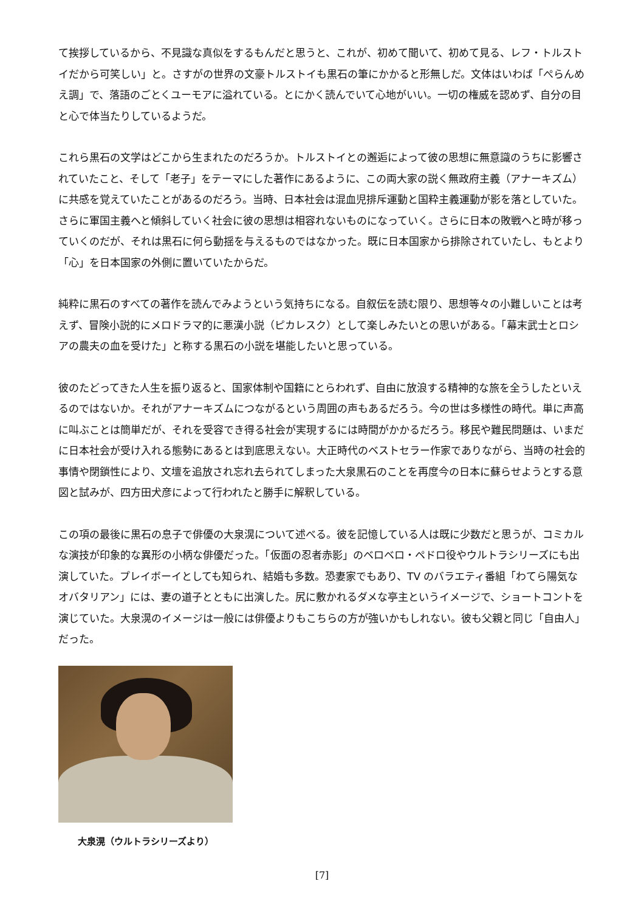て挨拶しているから、不見識な真似をするもんだと思うと、これが、初めて聞いて、初めて見る、レフ・トルストイだから可笑しい」と。さすがの世界の文豪トルストイも黒石の筆にかかると形無しだ。文体はいわば「ぺらんめえ調」で、落語のごとくユーモアに溢れている。とにかく読んでいて心地がいい。一切の権威を認めず、自分の目と心で体当たりしているようだ。
これら黒石の文学はどこから生まれたのだろうか。トルストイとの邂逅によって彼の思想に無意識のうちに影響されていたこと、そして「老子」をテーマにした著作にあるように、この両大家の説く無政府主義（アナーキズム）に共感を覚えていたことがあるのだろう。当時、日本社会は混血児排斥運動と国粋主義運動が影を落としていた。さらに軍国主義へと傾斜していく社会に彼の思想は相容れないものになっていく。さらに日本の敗戦へと時が移っていくのだが、それは黒石に何ら動揺を与えるものではなかった。既に日本国家から排除されていたし、もとより「心」を日本国家の外側に置いていたからだ。
純粋に黒石のすべての著作を読んでみようという気持ちになる。自叙伝を読む限り、思想等々の小難しいことは考えず、冒険小説的にメロドラマ的に悪漢小説（ピカレスク）として楽しみたいとの思いがある。「幕末武士とロシアの農夫の血を受けた」と称する黒石の小説を堪能したいと思っている。
彼のたどってきた人生を振り返ると、国家体制や国籍にとらわれず、自由に放浪する精神的な旅を全うしたといえるのではないか。それがアナーキズムにつながるという周囲の声もあるだろう。今の世は多様性の時代。単に声高に叫ぶことは簡単だが、それを受容でき得る社会が実現するには時間がかかるだろう。移民や難民問題は、いまだに日本社会が受け入れる態勢にあるとは到底思えない。大正時代のベストセラー作家でありながら、当時の社会的事情や閉鎖性により、文壇を追放され忘れ去られてしまった大泉黒石のことを再度今の日本に蘇らせようとする意図と試みが、四方田犬彦によって行われたと勝手に解釈している。
この項の最後に黒石の息子で俳優の大泉滉について述べる。彼を記憶している人は既に少数だと思うが、コミカルな演技が印象的な異形の小柄な俳優だった。「仮面の忍者赤影」のベロベロ・ペドロ役やウルトラシリーズにも出演していた。プレイボーイとしても知られ、結婚も多数。恐妻家でもあり、TV のバラエティ番組「わてら陽気なオバタリアン」には、妻の道子とともに出演した。尻に敷かれるダメな亭主というイメージで、ショートコントを演じていた。大泉滉のイメージは一般には俳優よりもこちらの方が強いかもしれない。彼も父親と同じ「自由人」だった。
大泉滉（ウルトラシリーズより）
[7]